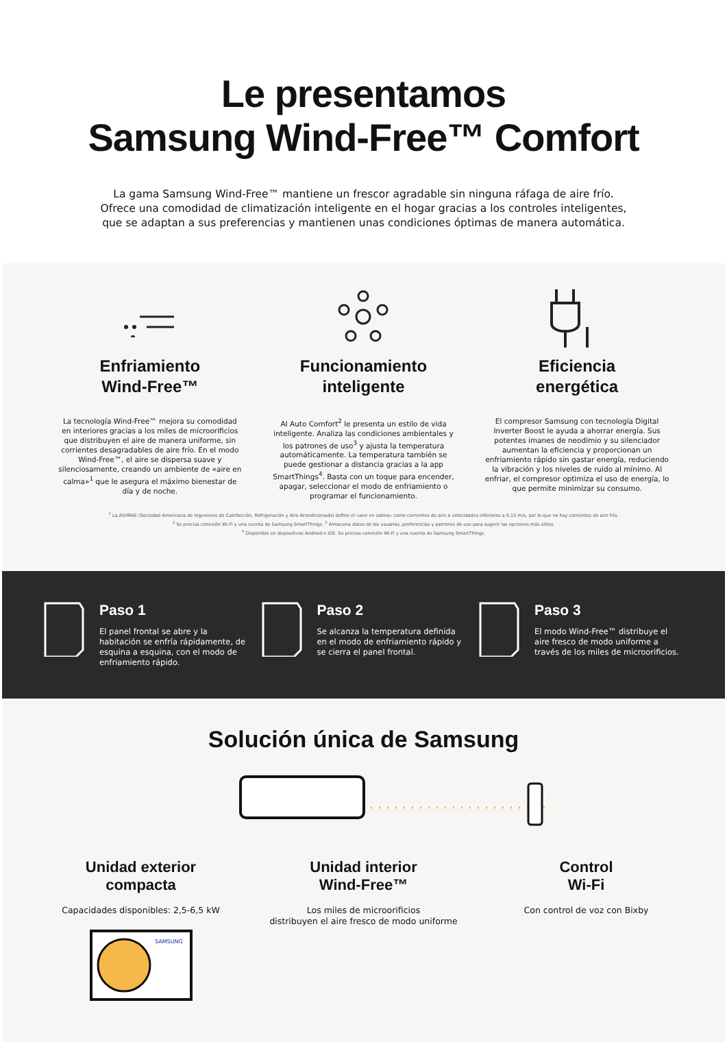Le presentamos
Samsung Wind-Free™ Comfort
La gama Samsung Wind-Free™ mantiene un frescor agradable sin ninguna ráfaga de aire frío.
Ofrece una comodidad de climatización inteligente en el hogar gracias a los controles inteligentes,
que se adaptan a sus preferencias y mantienen unas condiciones óptimas de manera automática.
Enfriamiento
Wind-Free™
La tecnología Wind-Free™ mejora su comodidad en interiores gracias a los miles de microorificios que distribuyen el aire de manera uniforme, sin corrientes desagradables de aire frío. En el modo Wind-Free™, el aire se dispersa suave y silenciosamente, creando un ambiente de «aire en calma»<sup>1</sup> que le asegura el máximo bienestar de día y de noche.
Funcionamiento
inteligente
AI Auto Comfort<sup>2</sup> le presenta un estilo de vida inteligente. Analiza las condiciones ambientales y los patrones de uso<sup>3</sup> y ajusta la temperatura automáticamente. La temperatura también se puede gestionar a distancia gracias a la app SmartThings<sup>4</sup>. Basta con un toque para encender, apagar, seleccionar el modo de enfriamiento o programar el funcionamiento.
Eficiencia
energética
El compresor Samsung con tecnología Digital Inverter Boost le ayuda a ahorrar energía. Sus potentes imanes de neodimio y su silenciador aumentan la eficiencia y proporcionan un enfriamiento rápido sin gastar energía, reduciendo la vibración y los niveles de ruido al mínimo. Al enfriar, el compresor optimiza el uso de energía, lo que permite minimizar su consumo.
<sup>1</sup> La ASHRAE (Sociedad Americana de Ingenieros de Calefacción, Refrigeración y Aire Acondicionado) define el «aire en calma» como corrientes de aire a velocidades inferiores a 0,15 m/s, por lo que no hay corrientes de aire frío.
<sup>2</sup> Se precisa conexión Wi-Fi y una cuenta de Samsung SmartThings. <sup>3</sup> Almacena datos de los usuarios, preferencias y patrones de uso para sugerir las opciones más útiles.
<sup>4</sup> Disponible en dispositivos Android e iOS. Se precisa conexión Wi-Fi y una cuenta de Samsung SmartThings.
Paso 1
El panel frontal se abre y la habitación se enfría rápidamente, de esquina a esquina, con el modo de enfriamiento rápido.
Paso 2
Se alcanza la temperatura definida en el modo de enfriamiento rápido y se cierra el panel frontal.
Paso 3
El modo Wind-Free™ distribuye el aire fresco de modo uniforme a través de los miles de microorificios.
Solución única de Samsung
Unidad exterior
compacta
Capacidades disponibles: 2,5-6,5 kW
SAMSUNG
Unidad interior
Wind-Free™
Los miles de microorificios
distribuyen el aire fresco de modo uniforme
Control
Wi-Fi
Con control de voz con Bixby